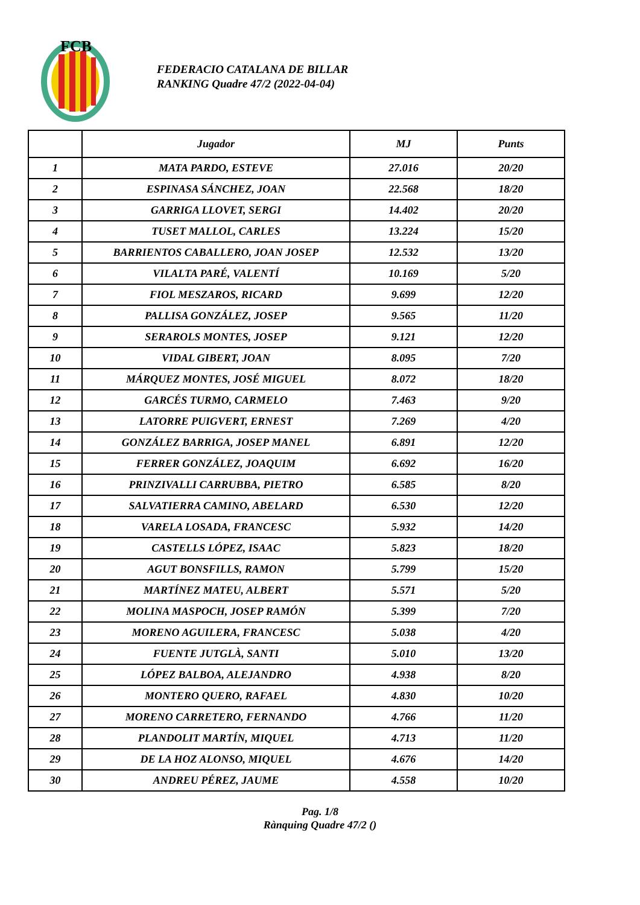FCB
FEDERACIO CATALANA DE BILLAR
RANKING Quadre 47/2 (2022-04-04)
| | Jugador | MJ | Punts |
| --- | --- | --- | --- |
| 1 | MATA PARDO, ESTEVE | 27.016 | 20/20 |
| 2 | ESPINASA SÁNCHEZ, JOAN | 22.568 | 18/20 |
| 3 | GARRIGA LLOVET, SERGI | 14.402 | 20/20 |
| 4 | TUSET MALLOL, CARLES | 13.224 | 15/20 |
| 5 | BARRIENTOS CABALLERO, JOAN JOSEP | 12.532 | 13/20 |
| 6 | VILALTA PARÉ, VALENTÍ | 10.169 | 5/20 |
| 7 | FIOL MESZAROS, RICARD | 9.699 | 12/20 |
| 8 | PALLISA GONZÁLEZ, JOSEP | 9.565 | 11/20 |
| 9 | SERAROLS MONTES, JOSEP | 9.121 | 12/20 |
| 10 | VIDAL GIBERT, JOAN | 8.095 | 7/20 |
| 11 | MÁRQUEZ MONTES, JOSÉ MIGUEL | 8.072 | 18/20 |
| 12 | GARCÉS TURMO, CARMELO | 7.463 | 9/20 |
| 13 | LATORRE PUIGVERT, ERNEST | 7.269 | 4/20 |
| 14 | GONZÁLEZ BARRIGA, JOSEP MANEL | 6.891 | 12/20 |
| 15 | FERRER GONZÁLEZ, JOAQUIM | 6.692 | 16/20 |
| 16 | PRINZIVALLI CARRUBBA, PIETRO | 6.585 | 8/20 |
| 17 | SALVATIERRA CAMINO, ABELARD | 6.530 | 12/20 |
| 18 | VARELA LOSADA, FRANCESC | 5.932 | 14/20 |
| 19 | CASTELLS LÓPEZ, ISAAC | 5.823 | 18/20 |
| 20 | AGUT BONSFILLS, RAMON | 5.799 | 15/20 |
| 21 | MARTÍNEZ MATEU, ALBERT | 5.571 | 5/20 |
| 22 | MOLINA MASPOCH, JOSEP RAMÓN | 5.399 | 7/20 |
| 23 | MORENO AGUILERA, FRANCESC | 5.038 | 4/20 |
| 24 | FUENTE JUTGLÀ, SANTI | 5.010 | 13/20 |
| 25 | LÓPEZ BALBOA, ALEJANDRO | 4.938 | 8/20 |
| 26 | MONTERO QUERO, RAFAEL | 4.830 | 10/20 |
| 27 | MORENO CARRETERO, FERNANDO | 4.766 | 11/20 |
| 28 | PLANDOLIT MARTÍN, MIQUEL | 4.713 | 11/20 |
| 29 | DE LA HOZ ALONSO, MIQUEL | 4.676 | 14/20 |
| 30 | ANDREU PÉREZ, JAUME | 4.558 | 10/20 |
Pag. 1/8
Rànquing Quadre 47/2 ()